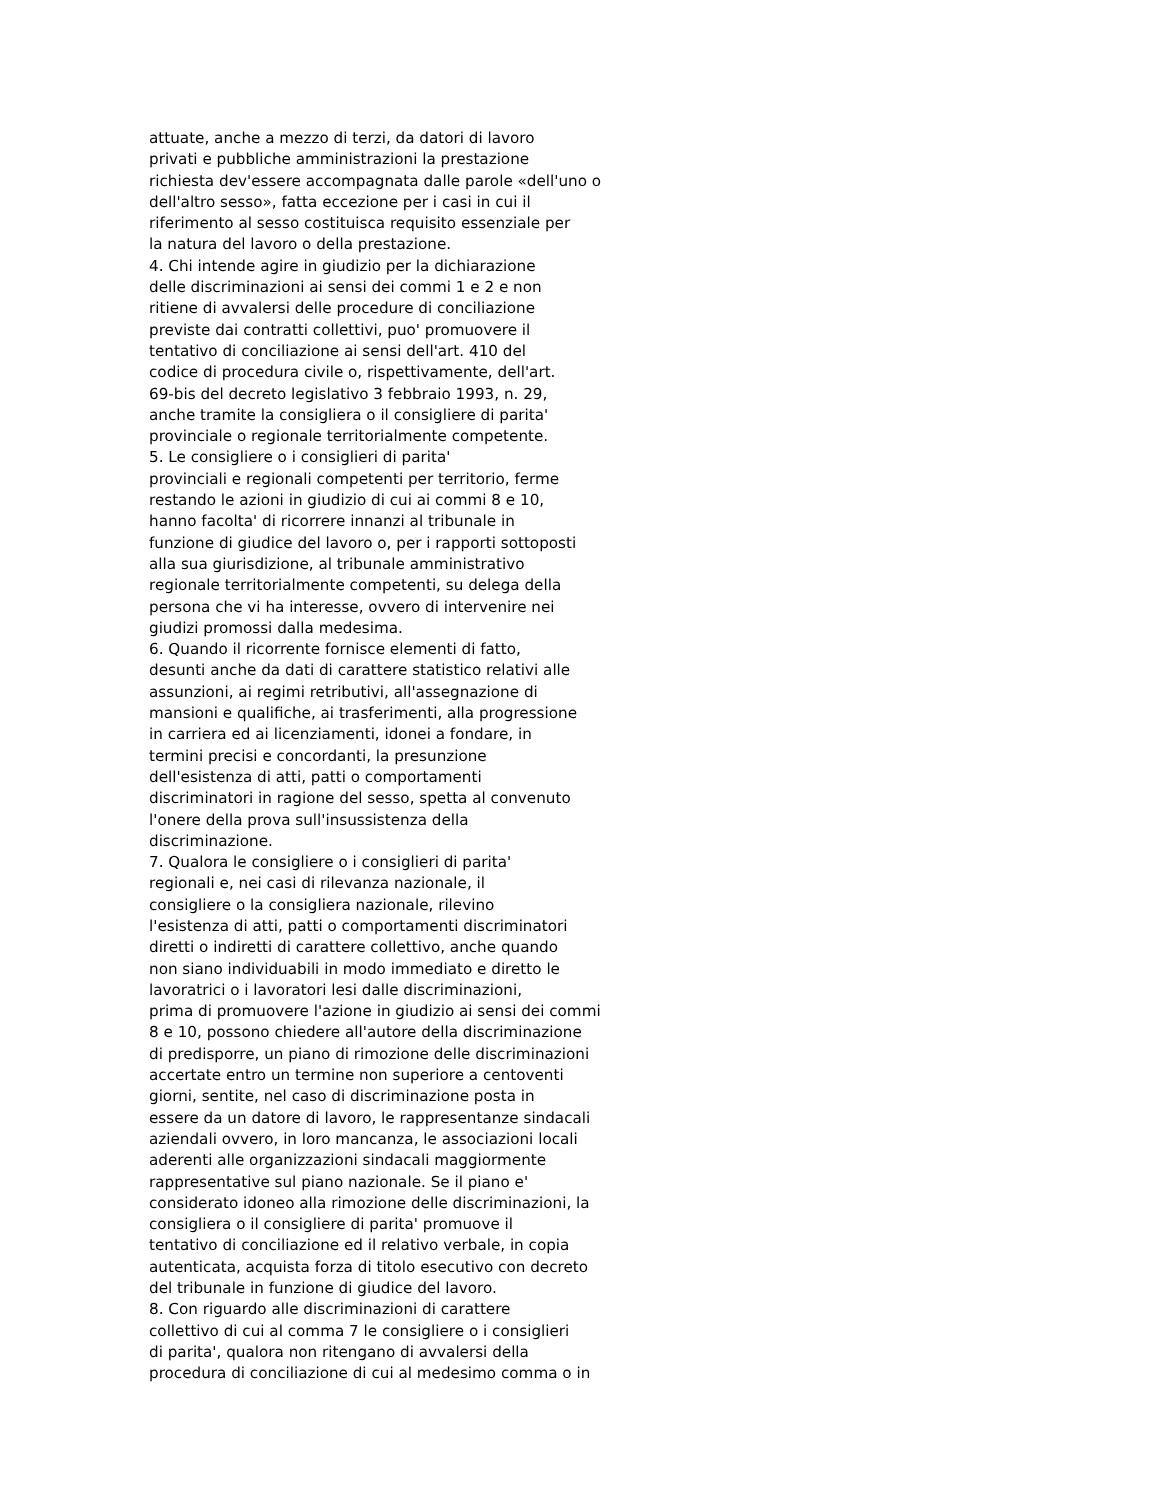attuate, anche a mezzo di terzi, da datori di lavoro
privati e pubbliche amministrazioni la prestazione
richiesta dev'essere accompagnata dalle parole «dell'uno o
dell'altro sesso», fatta eccezione per i casi in cui il
riferimento al sesso costituisca requisito essenziale per
la natura del lavoro o della prestazione.
4. Chi intende agire in giudizio per la dichiarazione
delle discriminazioni ai sensi dei commi 1 e 2 e non
ritiene di avvalersi delle procedure di conciliazione
previste dai contratti collettivi, puo' promuovere il
tentativo di conciliazione ai sensi dell'art. 410 del
codice di procedura civile o, rispettivamente, dell'art.
69-bis del decreto legislativo 3 febbraio 1993, n. 29,
anche tramite la consigliera o il consigliere di parita'
provinciale o regionale territorialmente competente.
5. Le consigliere o i consiglieri di parita'
provinciali e regionali competenti per territorio, ferme
restando le azioni in giudizio di cui ai commi 8 e 10,
hanno facolta' di ricorrere innanzi al tribunale in
funzione di giudice del lavoro o, per i rapporti sottoposti
alla sua giurisdizione, al tribunale amministrativo
regionale territorialmente competenti, su delega della
persona che vi ha interesse, ovvero di intervenire nei
giudizi promossi dalla medesima.
6. Quando il ricorrente fornisce elementi di fatto,
desunti anche da dati di carattere statistico relativi alle
assunzioni, ai regimi retributivi, all'assegnazione di
mansioni e qualifiche, ai trasferimenti, alla progressione
in carriera ed ai licenziamenti, idonei a fondare, in
termini precisi e concordanti, la presunzione
dell'esistenza di atti, patti o comportamenti
discriminatori in ragione del sesso, spetta al convenuto
l'onere della prova sull'insussistenza della
discriminazione.
7. Qualora le consigliere o i consiglieri di parita'
regionali e, nei casi di rilevanza nazionale, il
consigliere o la consigliera nazionale, rilevino
l'esistenza di atti, patti o comportamenti discriminatori
diretti o indiretti di carattere collettivo, anche quando
non siano individuabili in modo immediato e diretto le
lavoratrici o i lavoratori lesi dalle discriminazioni,
prima di promuovere l'azione in giudizio ai sensi dei commi
8 e 10, possono chiedere all'autore della discriminazione
di predisporre, un piano di rimozione delle discriminazioni
accertate entro un termine non superiore a centoventi
giorni, sentite, nel caso di discriminazione posta in
essere da un datore di lavoro, le rappresentanze sindacali
aziendali ovvero, in loro mancanza, le associazioni locali
aderenti alle organizzazioni sindacali maggiormente
rappresentative sul piano nazionale. Se il piano e'
considerato idoneo alla rimozione delle discriminazioni, la
consigliera o il consigliere di parita' promuove il
tentativo di conciliazione ed il relativo verbale, in copia
autenticata, acquista forza di titolo esecutivo con decreto
del tribunale in funzione di giudice del lavoro.
8. Con riguardo alle discriminazioni di carattere
collettivo di cui al comma 7 le consigliere o i consiglieri
di parita', qualora non ritengano di avvalersi della
procedura di conciliazione di cui al medesimo comma o in